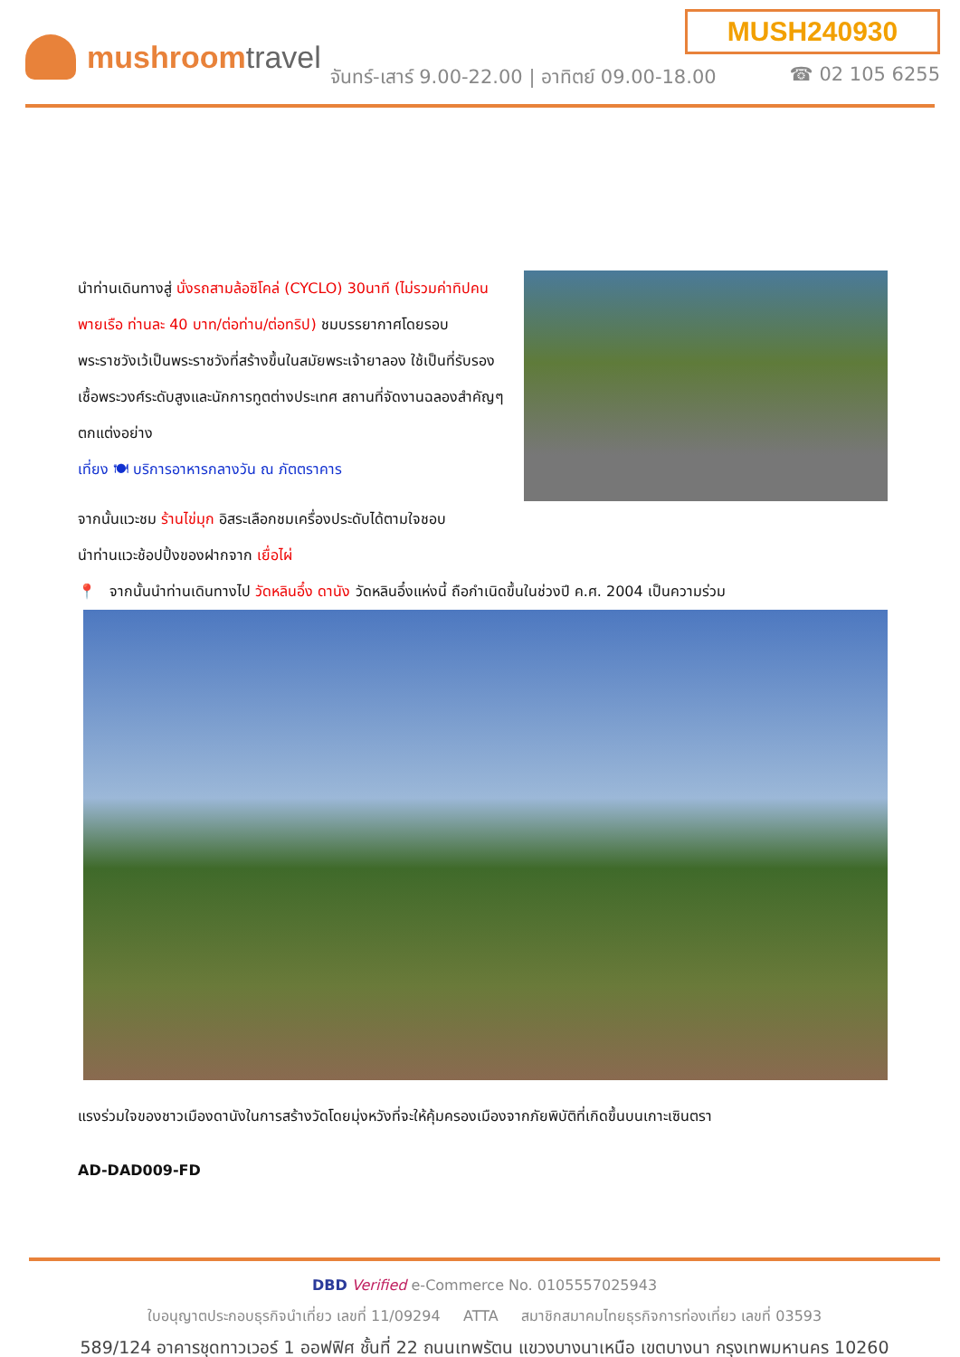MUSH240930
mushroomtravel
จันทร์-เสาร์ 9.00-22.00 | อาทิตย์ 09.00-18.00
☎ 02 105 6255
นำท่านเดินทางสู่ นั่งรถสามล้อซิโคล่ (CYCLO) 30นาที (ไม่รวมค่าทิปคนพายเรือ ท่านละ 40 บาท/ต่อท่าน/ต่อทริป) ชมบรรยากาศโดยรอบ พระราชวังเว้เป็นพระราชวังที่สร้างขึ้นในสมัยพระเจ้ายาลอง ใช้เป็นที่รับรองเชื้อพระวงศ์ระดับสูงและนักการทูตต่างประเทศ สถานที่จัดงานฉลองสำคัญๆ ตกแต่งอย่าง
เที่ยง 🍽 บริการอาหารกลางวัน ณ ภัตตราคาร
จากนั้นแวะชม ร้านไข่มุก อิสระเลือกชมเครื่องประดับได้ตามใจชอบ
นำท่านแวะช้อปปิ้งของฝากจาก เยื่อไผ่
📍 จากนั้นนำท่านเดินทางไป วัดหลินอึ๋ง ดานัง วัดหลินอึ๋งแห่งนี้ ถือกำเนิดขึ้นในช่วงปี ค.ศ. 2004 เป็นความร่วม
แรงร่วมใจของชาวเมืองดานังในการสร้างวัดโดยมุ่งหวังที่จะให้คุ้มครองเมืองจากภัยพิบัติที่เกิดขึ้นบนเกาะเซินตรา
AD-DAD009-FD
DBD Verified e-Commerce No. 0105557025943
ใบอนุญาตประกอบธุรกิจนำเที่ยว เลขที่ 11/09294 ATTA สมาชิกสมาคมไทยธุรกิจการท่องเที่ยว เลขที่ 03593
589/124 อาคารชุดทาวเวอร์ 1 ออฟฟิศ ชั้นที่ 22 ถนนเทพรัตน แขวงบางนาเหนือ เขตบางนา กรุงเทพมหานคร 10260